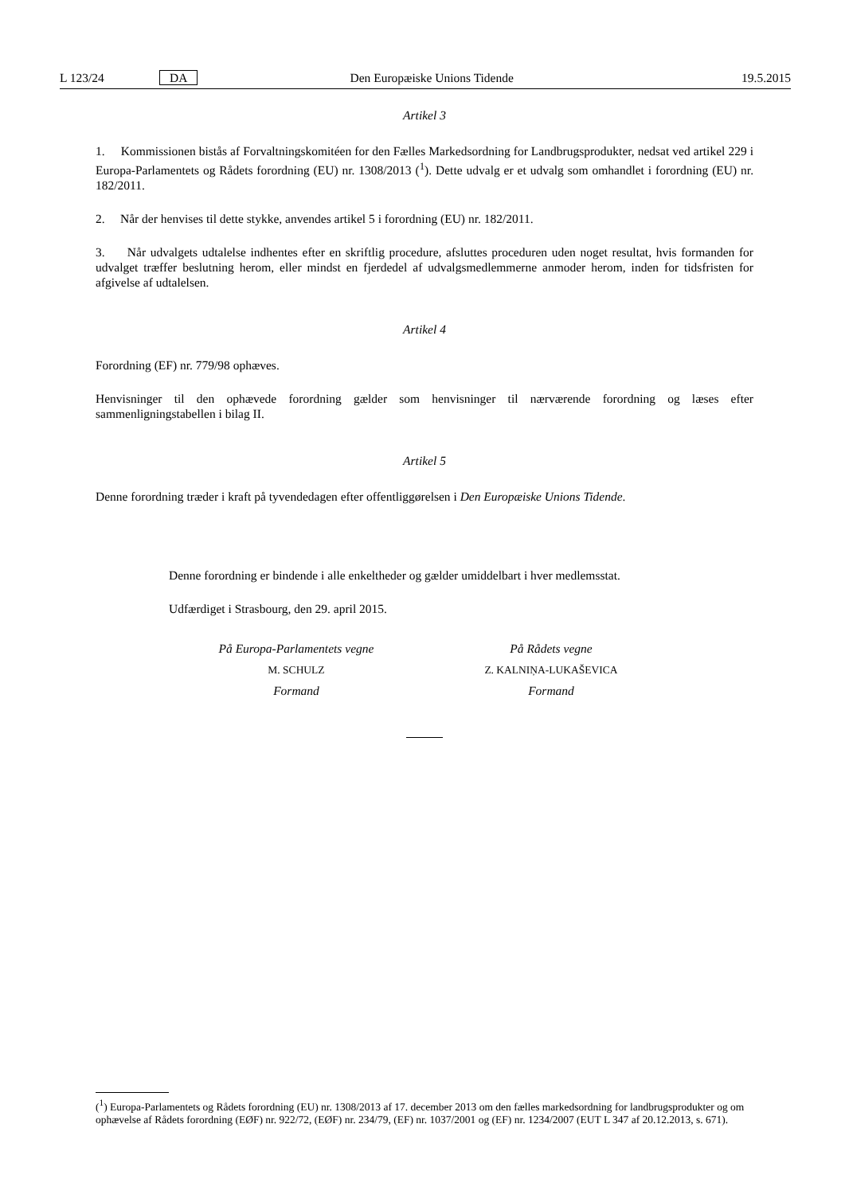L 123/24 DA Den Europæiske Unions Tidende 19.5.2015
Artikel 3
1. Kommissionen bistås af Forvaltningskomitéen for den Fælles Markedsordning for Landbrugsprodukter, nedsat ved artikel 229 i Europa-Parlamentets og Rådets forordning (EU) nr. 1308/2013 (<sup>1</sup>). Dette udvalg er et udvalg som omhandlet i forordning (EU) nr. 182/2011.
2. Når der henvises til dette stykke, anvendes artikel 5 i forordning (EU) nr. 182/2011.
3. Når udvalgets udtalelse indhentes efter en skriftlig procedure, afsluttes proceduren uden noget resultat, hvis formanden for udvalget træffer beslutning herom, eller mindst en fjerdedel af udvalgsmedlemmerne anmoder herom, inden for tidsfristen for afgivelse af udtalelsen.
Artikel 4
Forordning (EF) nr. 779/98 ophæves.
Henvisninger til den ophævede forordning gælder som henvisninger til nærværende forordning og læses efter sammenligningstabellen i bilag II.
Artikel 5
Denne forordning træder i kraft på tyvendedagen efter offentliggørelsen i Den Europæiske Unions Tidende.
Denne forordning er bindende i alle enkeltheder og gælder umiddelbart i hver medlemsstat.
Udfærdiget i Strasbourg, den 29. april 2015.
På Europa-Parlamentets vegne
M. SCHULZ
Formand
På Rådets vegne
Z. KALNIŅA-LUKAŠEVICA
Formand
(<sup>1</sup>) Europa-Parlamentets og Rådets forordning (EU) nr. 1308/2013 af 17. december 2013 om den fælles markedsordning for landbrugsprodukter og om ophævelse af Rådets forordning (EØF) nr. 922/72, (EØF) nr. 234/79, (EF) nr. 1037/2001 og (EF) nr. 1234/2007 (EUT L 347 af 20.12.2013, s. 671).